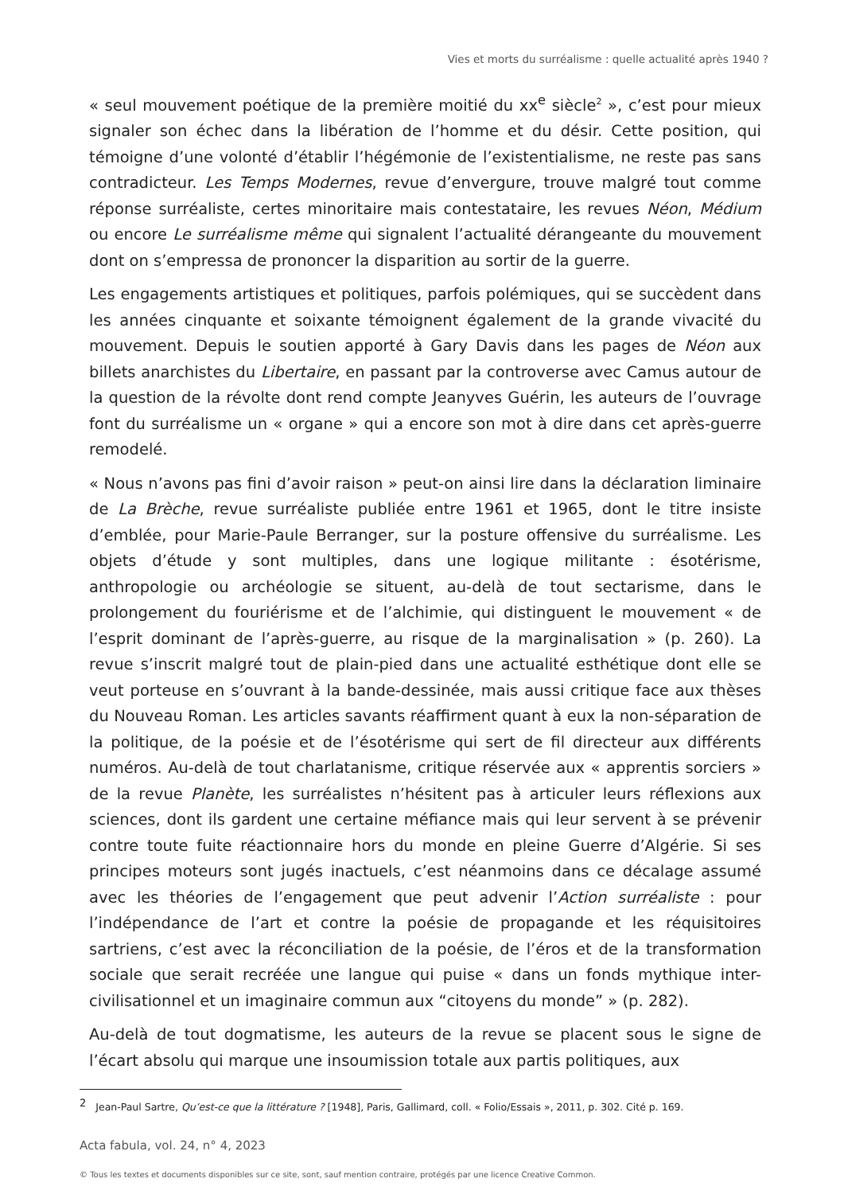Vies et morts du surréalisme : quelle actualité après 1940 ?
« seul mouvement poétique de la première moitié du xx<sup>e</sup> siècle<sup>2</sup> », c’est pour mieux signaler son échec dans la libération de l’homme et du désir. Cette position, qui témoigne d’une volonté d’établir l’hégémonie de l’existentialisme, ne reste pas sans contradicteur. Les Temps Modernes, revue d’envergure, trouve malgré tout comme réponse surréaliste, certes minoritaire mais contestataire, les revues Néon, Médium ou encore Le surréalisme même qui signalent l’actualité dérangeante du mouvement dont on s’empressa de prononcer la disparition au sortir de la guerre.
Les engagements artistiques et politiques, parfois polémiques, qui se succèdent dans les années cinquante et soixante témoignent également de la grande vivacité du mouvement. Depuis le soutien apporté à Gary Davis dans les pages de Néon aux billets anarchistes du Libertaire, en passant par la controverse avec Camus autour de la question de la révolte dont rend compte Jeanyves Guérin, les auteurs de l’ouvrage font du surréalisme un « organe » qui a encore son mot à dire dans cet après-guerre remodelé.
« Nous n’avons pas fini d’avoir raison » peut-on ainsi lire dans la déclaration liminaire de La Brèche, revue surréaliste publiée entre 1961 et 1965, dont le titre insiste d’emblée, pour Marie-Paule Berranger, sur la posture offensive du surréalisme. Les objets d’étude y sont multiples, dans une logique militante : ésotérisme, anthropologie ou archéologie se situent, au-delà de tout sectarisme, dans le prolongement du fouriérisme et de l’alchimie, qui distinguent le mouvement « de l’esprit dominant de l’après-guerre, au risque de la marginalisation » (p. 260). La revue s’inscrit malgré tout de plain-pied dans une actualité esthétique dont elle se veut porteuse en s’ouvrant à la bande-dessinée, mais aussi critique face aux thèses du Nouveau Roman. Les articles savants réaffirment quant à eux la non-séparation de la politique, de la poésie et de l’ésotérisme qui sert de fil directeur aux différents numéros. Au-delà de tout charlatanisme, critique réservée aux « apprentis sorciers » de la revue Planète, les surréalistes n’hésitent pas à articuler leurs réflexions aux sciences, dont ils gardent une certaine méfiance mais qui leur servent à se prévenir contre toute fuite réactionnaire hors du monde en pleine Guerre d’Algérie. Si ses principes moteurs sont jugés inactuels, c’est néanmoins dans ce décalage assumé avec les théories de l’engagement que peut advenir l’Action surréaliste : pour l’indépendance de l’art et contre la poésie de propagande et les réquisitoires sartriens, c’est avec la réconciliation de la poésie, de l’éros et de la transformation sociale que serait recréée une langue qui puise « dans un fonds mythique inter-civilisationnel et un imaginaire commun aux “citoyens du monde” » (p. 282).
Au-delà de tout dogmatisme, les auteurs de la revue se placent sous le signe de l’écart absolu qui marque une insoumission totale aux partis politiques, aux
<sup>2</sup> Jean-Paul Sartre, Qu’est-ce que la littérature ? [1948], Paris, Gallimard, coll. « Folio/Essais », 2011, p. 302. Cité p. 169.
Acta fabula, vol. 24, n° 4, 2023
© Tous les textes et documents disponibles sur ce site, sont, sauf mention contraire, protégés par une licence Creative Common.